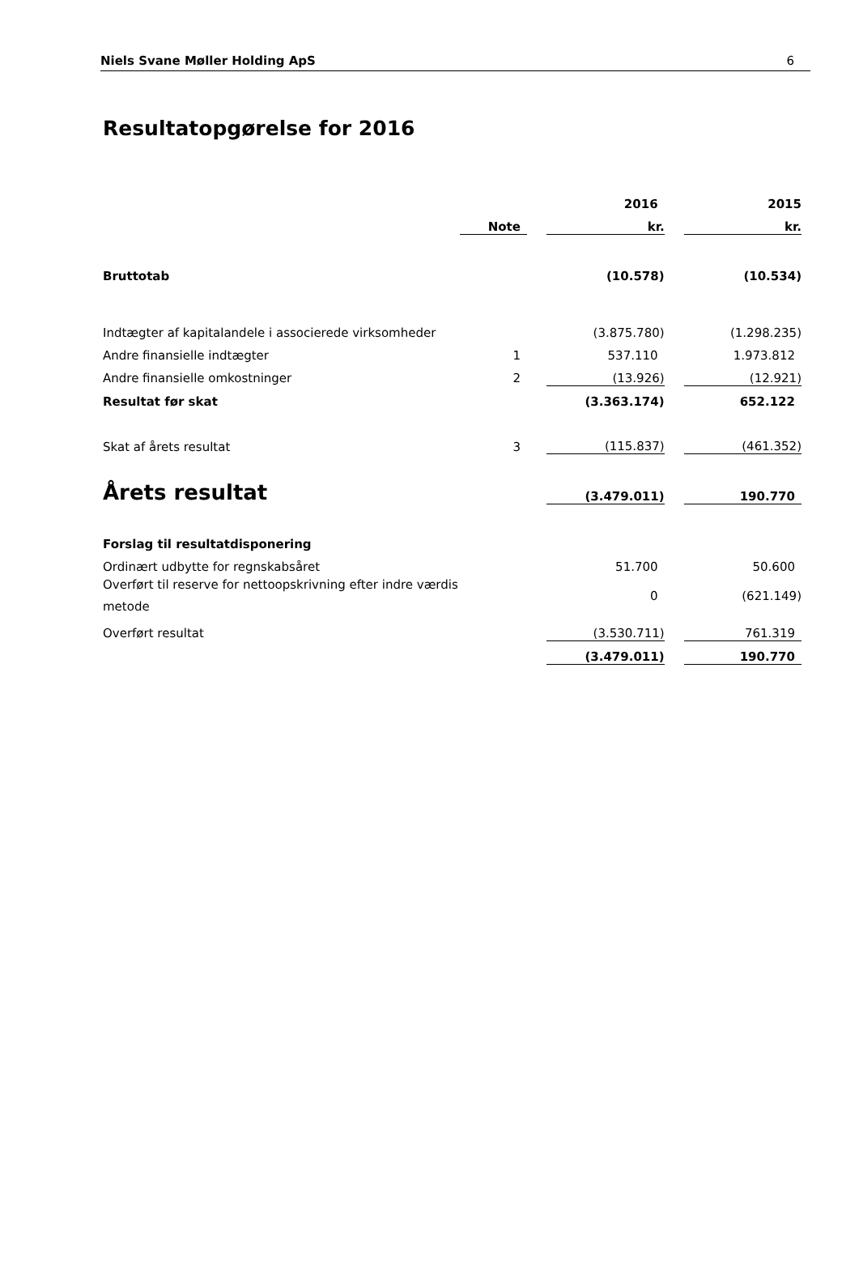Niels Svane Møller Holding ApS 6
Resultatopgørelse for 2016
| | | | | 2016 | | 2015 |
| --- | --- | --- | --- | --- | --- | --- |
| | | Note | | kr. | | kr. |
| Bruttotab | | | | (10.578) | | (10.534) |
| Indtægter af kapitalandele i associerede virksomheder | | | | (3.875.780) | | (1.298.235) |
| Andre finansielle indtægter | | 1 | | 537.110 | | 1.973.812 |
| Andre finansielle omkostninger | | 2 | | (13.926) | | (12.921) |
| Resultat før skat | | | | (3.363.174) | | 652.122 |
| Skat af årets resultat | | 3 | | (115.837) | | (461.352) |
| Årets resultat | | | | (3.479.011) | | 190.770 |
| Forslag til resultatdisponering | | | | | | |
| Ordinært udbytte for regnskabsåret | | | | 51.700 | | 50.600 |
| Overført til reserve for nettoopskrivning efter indre værdis metode | | | | 0 | | (621.149) |
| Overført resultat | | | | (3.530.711) | | 761.319 |
| | | | | (3.479.011) | | 190.770 |